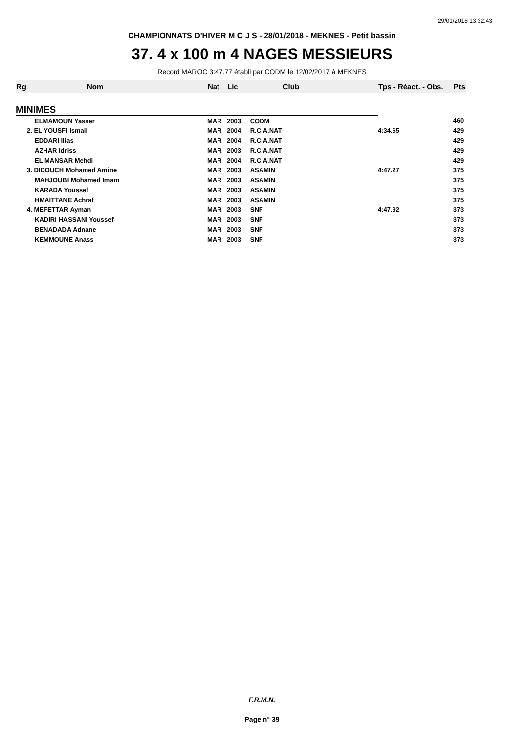29/01/2018 13:32:43
CHAMPIONNATS D'HIVER M C J S - 28/01/2018 - MEKNES - Petit bassin
37. 4 x 100 m 4 NAGES MESSIEURS
Record MAROC 3:47.77 établi par CODM le 12/02/2017 à MEKNES
| Rg | Nom | Nat | Lic | Club | Tps - Réact. - Obs. | Pts |
| --- | --- | --- | --- | --- | --- | --- |
| MINIMES | | | | | | |
| | ELMAMOUN Yasser | MAR | 2003 | CODM | | 460 |
| | 2. EL YOUSFI Ismail | MAR | 2004 | R.C.A.NAT | 4:34.65 | 429 |
| | EDDARI Ilias | MAR | 2004 | R.C.A.NAT | | 429 |
| | AZHAR Idriss | MAR | 2003 | R.C.A.NAT | | 429 |
| | EL MANSAR Mehdi | MAR | 2004 | R.C.A.NAT | | 429 |
| | 3. DIDOUCH Mohamed Amine | MAR | 2003 | ASAMIN | 4:47.27 | 375 |
| | MAHJOUBI Mohamed Imam | MAR | 2003 | ASAMIN | | 375 |
| | KARADA Youssef | MAR | 2003 | ASAMIN | | 375 |
| | HMAITTANE Achraf | MAR | 2003 | ASAMIN | | 375 |
| | 4. MEFETTAR Ayman | MAR | 2003 | SNF | 4:47.92 | 373 |
| | KADIRI HASSANI Youssef | MAR | 2003 | SNF | | 373 |
| | BENADADA Adnane | MAR | 2003 | SNF | | 373 |
| | KEMMOUNE Anass | MAR | 2003 | SNF | | 373 |
F.R.M.N.
Page n° 39